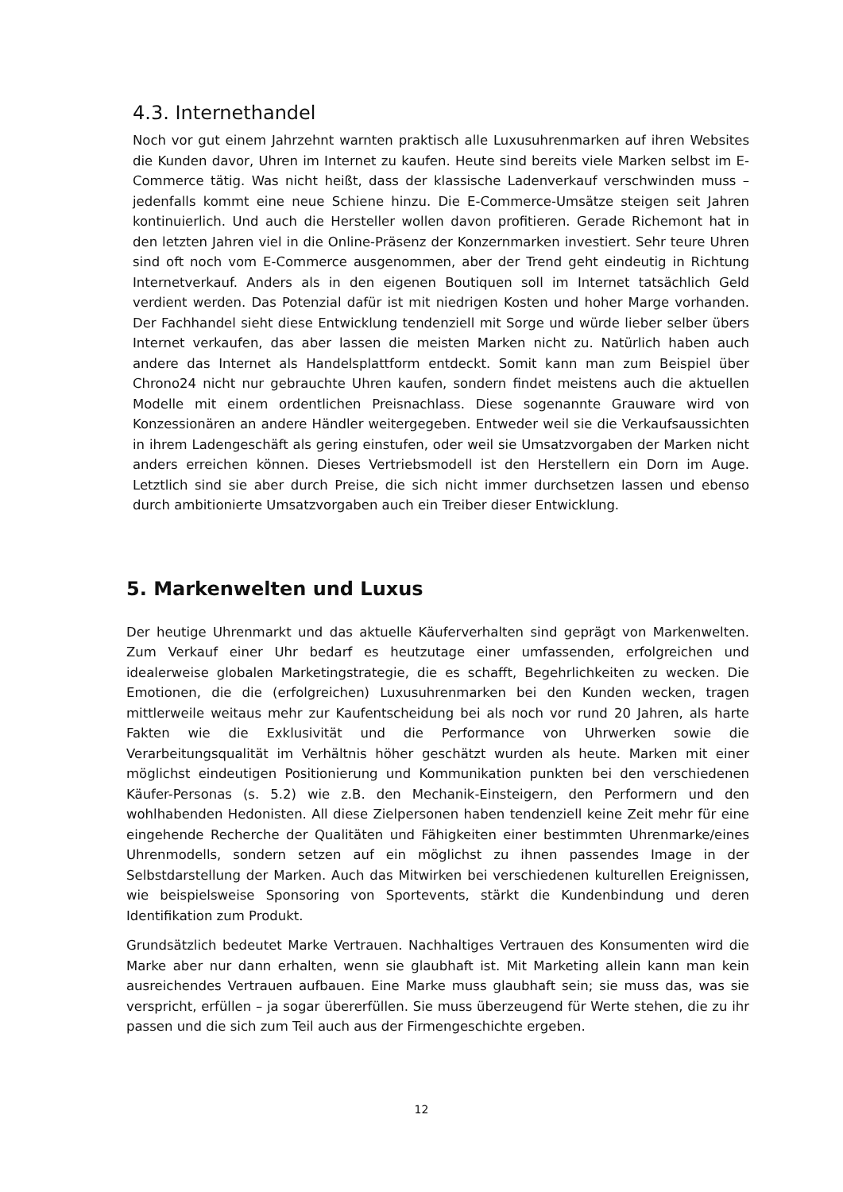4.3. Internethandel
Noch vor gut einem Jahrzehnt warnten praktisch alle Luxusuhrenmarken auf ihren Websites die Kunden davor, Uhren im Internet zu kaufen. Heute sind bereits viele Marken selbst im E-Commerce tätig. Was nicht heißt, dass der klassische Ladenverkauf verschwinden muss – jedenfalls kommt eine neue Schiene hinzu. Die E-Commerce-Umsätze steigen seit Jahren kontinuierlich. Und auch die Hersteller wollen davon profitieren. Gerade Richemont hat in den letzten Jahren viel in die Online-Präsenz der Konzernmarken investiert. Sehr teure Uhren sind oft noch vom E-Commerce ausgenommen, aber der Trend geht eindeutig in Richtung Internetverkauf. Anders als in den eigenen Boutiquen soll im Internet tatsächlich Geld verdient werden. Das Potenzial dafür ist mit niedrigen Kosten und hoher Marge vorhanden. Der Fachhandel sieht diese Entwicklung tendenziell mit Sorge und würde lieber selber übers Internet verkaufen, das aber lassen die meisten Marken nicht zu. Natürlich haben auch andere das Internet als Handelsplattform entdeckt. Somit kann man zum Beispiel über Chrono24 nicht nur gebrauchte Uhren kaufen, sondern findet meistens auch die aktuellen Modelle mit einem ordentlichen Preisnachlass. Diese sogenannte Grauware wird von Konzessionären an andere Händler weitergegeben. Entweder weil sie die Verkaufsaussichten in ihrem Ladengeschäft als gering einstufen, oder weil sie Umsatzvorgaben der Marken nicht anders erreichen können. Dieses Vertriebsmodell ist den Herstellern ein Dorn im Auge. Letztlich sind sie aber durch Preise, die sich nicht immer durchsetzen lassen und ebenso durch ambitionierte Umsatzvorgaben auch ein Treiber dieser Entwicklung.
5. Markenwelten und Luxus
Der heutige Uhrenmarkt und das aktuelle Käuferverhalten sind geprägt von Markenwelten. Zum Verkauf einer Uhr bedarf es heutzutage einer umfassenden, erfolgreichen und idealerweise globalen Marketingstrategie, die es schafft, Begehrlichkeiten zu wecken. Die Emotionen, die die (erfolgreichen) Luxusuhrenmarken bei den Kunden wecken, tragen mittlerweile weitaus mehr zur Kaufentscheidung bei als noch vor rund 20 Jahren, als harte Fakten wie die Exklusivität und die Performance von Uhrwerken sowie die Verarbeitungsqualität im Verhältnis höher geschätzt wurden als heute. Marken mit einer möglichst eindeutigen Positionierung und Kommunikation punkten bei den verschiedenen Käufer-Personas (s. 5.2) wie z.B. den Mechanik-Einsteigern, den Performern und den wohlhabenden Hedonisten. All diese Zielpersonen haben tendenziell keine Zeit mehr für eine eingehende Recherche der Qualitäten und Fähigkeiten einer bestimmten Uhrenmarke/eines Uhrenmodells, sondern setzen auf ein möglichst zu ihnen passendes Image in der Selbstdarstellung der Marken. Auch das Mitwirken bei verschiedenen kulturellen Ereignissen, wie beispielsweise Sponsoring von Sportevents, stärkt die Kundenbindung und deren Identifikation zum Produkt.
Grundsätzlich bedeutet Marke Vertrauen. Nachhaltiges Vertrauen des Konsumenten wird die Marke aber nur dann erhalten, wenn sie glaubhaft ist. Mit Marketing allein kann man kein ausreichendes Vertrauen aufbauen. Eine Marke muss glaubhaft sein; sie muss das, was sie verspricht, erfüllen – ja sogar übererfüllen. Sie muss überzeugend für Werte stehen, die zu ihr passen und die sich zum Teil auch aus der Firmengeschichte ergeben.
12